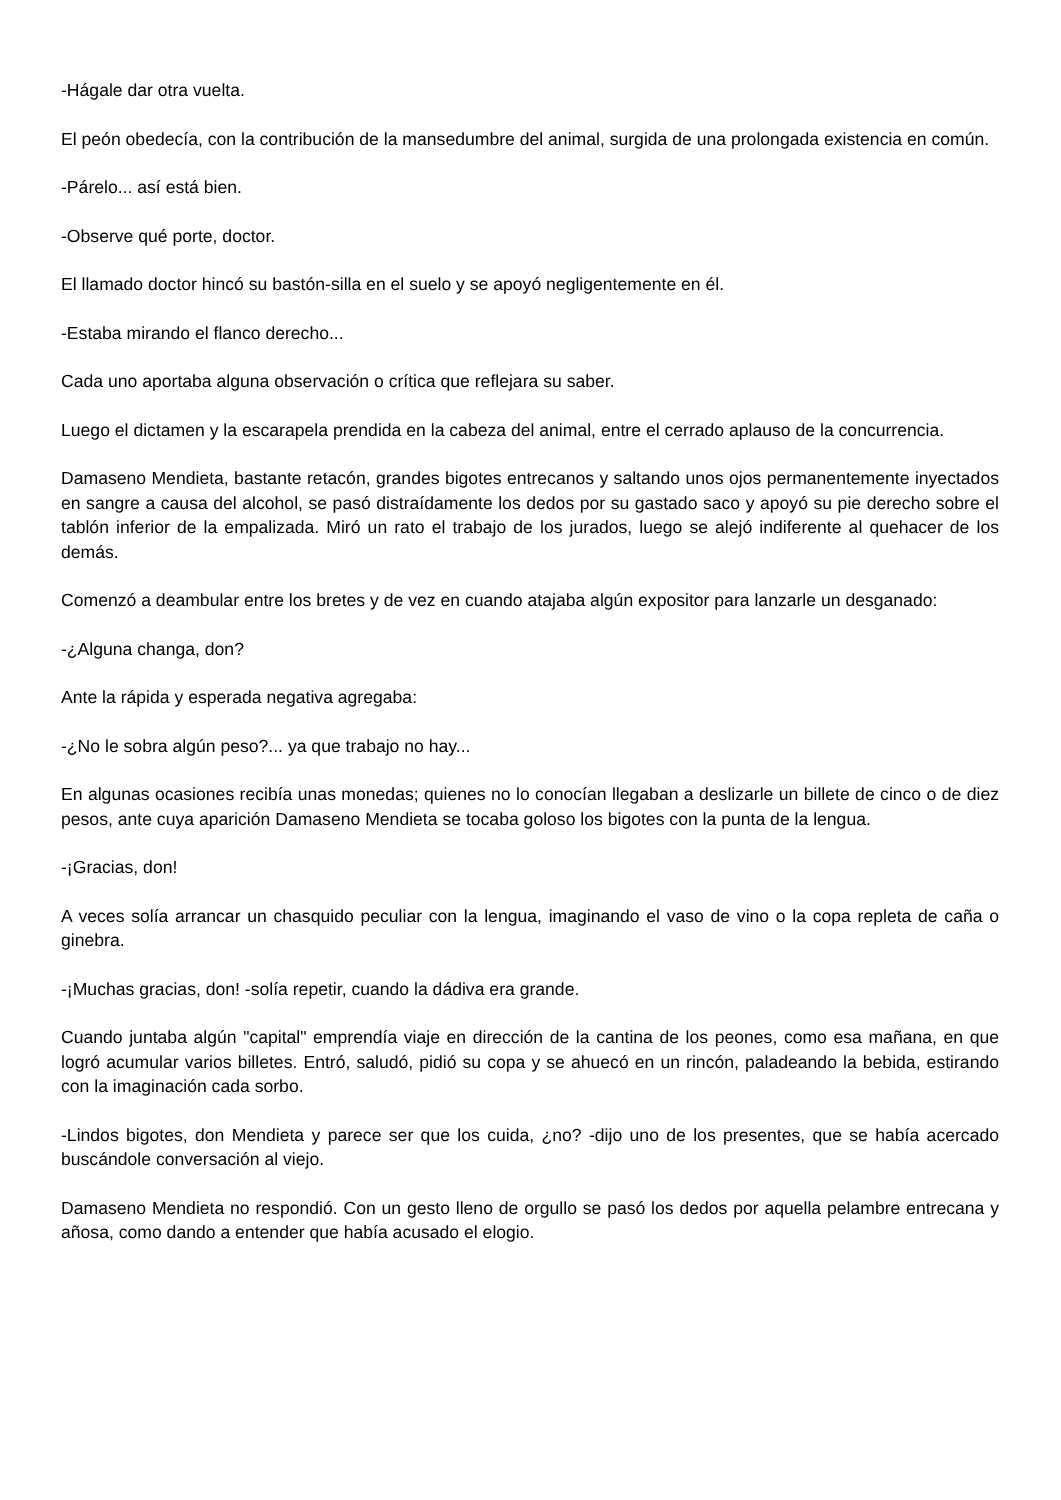-Hágale dar otra vuelta.
El peón obedecía, con la contribución de la mansedumbre del animal, surgida de una prolongada existencia en común.
-Párelo... así está bien.
-Observe qué porte, doctor.
El llamado doctor hincó su bastón-silla en el suelo y se apoyó negligentemente en él.
-Estaba mirando el flanco derecho...
Cada uno aportaba alguna observación o crítica que reflejara su saber.
Luego el dictamen y la escarapela prendida en la cabeza del animal, entre el cerrado aplauso de la concurrencia.
Damaseno Mendieta, bastante retacón, grandes bigotes entrecanos y saltando unos ojos permanentemente inyectados en sangre a causa del alcohol, se pasó distraídamente los dedos por su gastado saco y apoyó su pie derecho sobre el tablón inferior de la empalizada. Miró un rato el trabajo de los jurados, luego se alejó indiferente al quehacer de los demás.
Comenzó a deambular entre los bretes y de vez en cuando atajaba algún expositor para lanzarle un desganado:
-¿Alguna changa, don?
Ante la rápida y esperada negativa agregaba:
-¿No le sobra algún peso?... ya que trabajo no hay...
En algunas ocasiones recibía unas monedas; quienes no lo conocían llegaban a deslizarle un billete de cinco o de diez pesos, ante cuya aparición Damaseno Mendieta se tocaba goloso los bigotes con la punta de la lengua.
-¡Gracias, don!
A veces solía arrancar un chasquido peculiar con la lengua, imaginando el vaso de vino o la copa repleta de caña o ginebra.
-¡Muchas gracias, don! -solía repetir, cuando la dádiva era grande.
Cuando juntaba algún "capital" emprendía viaje en dirección de la cantina de los peones, como esa mañana, en que logró acumular varios billetes. Entró, saludó, pidió su copa y se ahuecó en un rincón, paladeando la bebida, estirando con la imaginación cada sorbo.
-Lindos bigotes, don Mendieta y parece ser que los cuida, ¿no? -dijo uno de los presentes, que se había acercado buscándole conversación al viejo.
Damaseno Mendieta no respondió. Con un gesto lleno de orgullo se pasó los dedos por aquella pelambre entrecana y añosa, como dando a entender que había acusado el elogio.